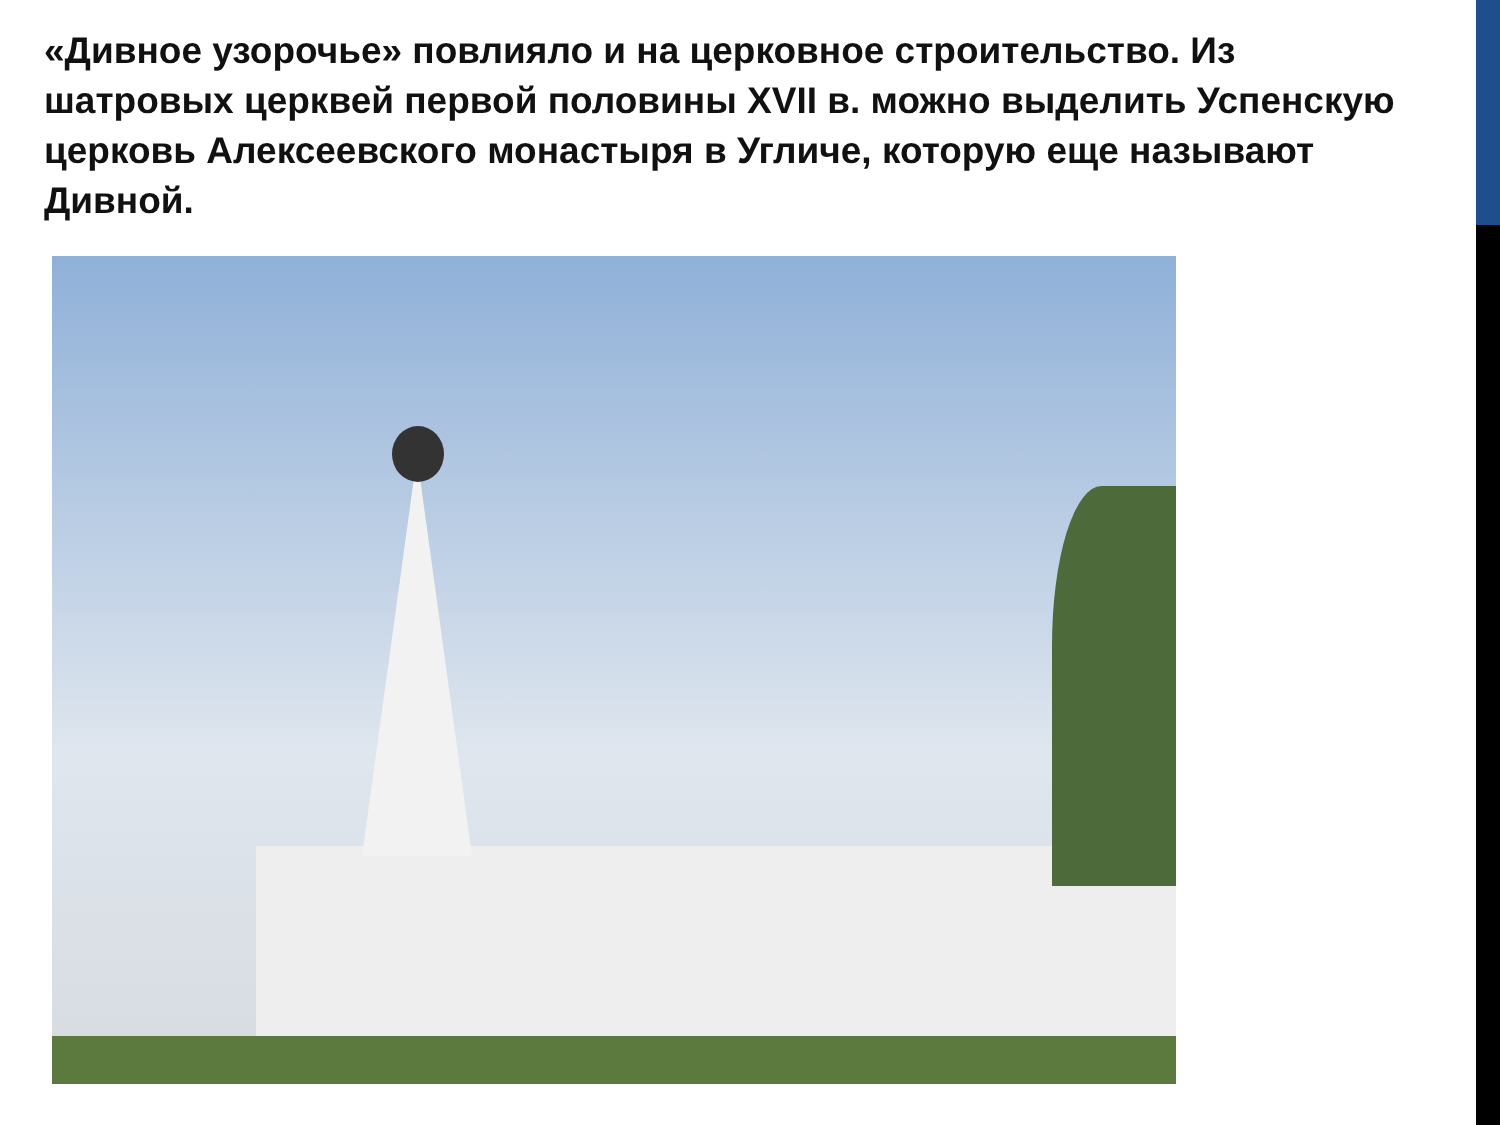«Дивное узорочье» повлияло и на церковное строительство. Из шатровых церквей первой половины XVII в. можно выделить Успенскую церковь Алексеевского монастыря в Угличе, которую еще называют Дивной.